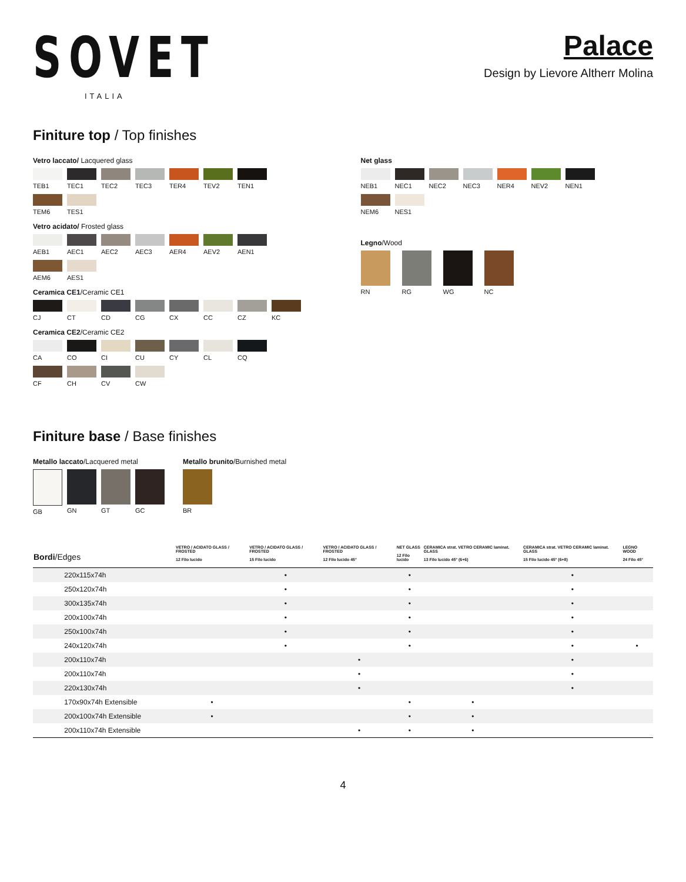SOVET
ITALIA
Palace
Design by Lievore Altherr Molina
Finiture top / Top finishes
Vetro laccato/ Lacquered glass
TEB1
TEC1
TEC2
TEC3
TER4
TEV2
TEN1
TEM6
TES1
Vetro acidato/ Frosted glass
AEB1
AEC1
AEC2
AEC3
AER4
AEV2
AEN1
AEM6
AES1
Ceramica CE1/Ceramic CE1
CJ
CT
CD
CG
CX
CC
CZ
KC
Ceramica CE2/Ceramic CE2
CA
CO
CI
CU
CY
CL
CQ
CF
CH
CV
CW
Net glass
NEB1
NEC1
NEC2
NEC3
NER4
NEV2
NEN1
NEM6
NES1
Legno/Wood
RN
RG
WG
NC
Finiture base / Base finishes
Metallo laccato/Lacquered metal
GB
GN
GT
GC
Metallo brunito/Burnished metal
BR
| Bordi /Edges | VETRO / ACIDATO GLASS / FROSTED 12 Filo lucido | VETRO / ACIDATO GLASS / FROSTED 15 Filo lucido | VETRO / ACIDATO GLASS / FROSTED 12 Filo lucido 45° | NET GLASS 12 Filo lucido | CERAMICA strat. VETRO CERAMIC laminat. GLASS 13 Filo lucido 45° (6+6) | CERAMICA strat. VETRO CERAMIC laminat. GLASS 15 Filo lucido 45° (6+8) | LEGNO WOOD 24 Filo 45° | |
| --- | --- | --- | --- | --- | --- | --- | --- | --- |
| 220x115x74h | | • | | • | | • | | |
| 250x120x74h | | • | | • | | • | | |
| 300x135x74h | | • | | • | | • | | |
| 200x100x74h | | • | | • | | • | | |
| 250x100x74h | | • | | • | | • | | |
| 240x120x74h | | • | | • | | • | • | |
| 200x110x74h | | | • | | | • | | |
| 200x110x74h | | | • | | | • | | |
| 220x130x74h | | | • | | | • | | |
| 170x90x74h Extensible | • | | | • | • | | | |
| 200x100x74h Extensible | • | | | • | • | | | |
| 200x110x74h Extensible | | | • | • | • | | | |
4